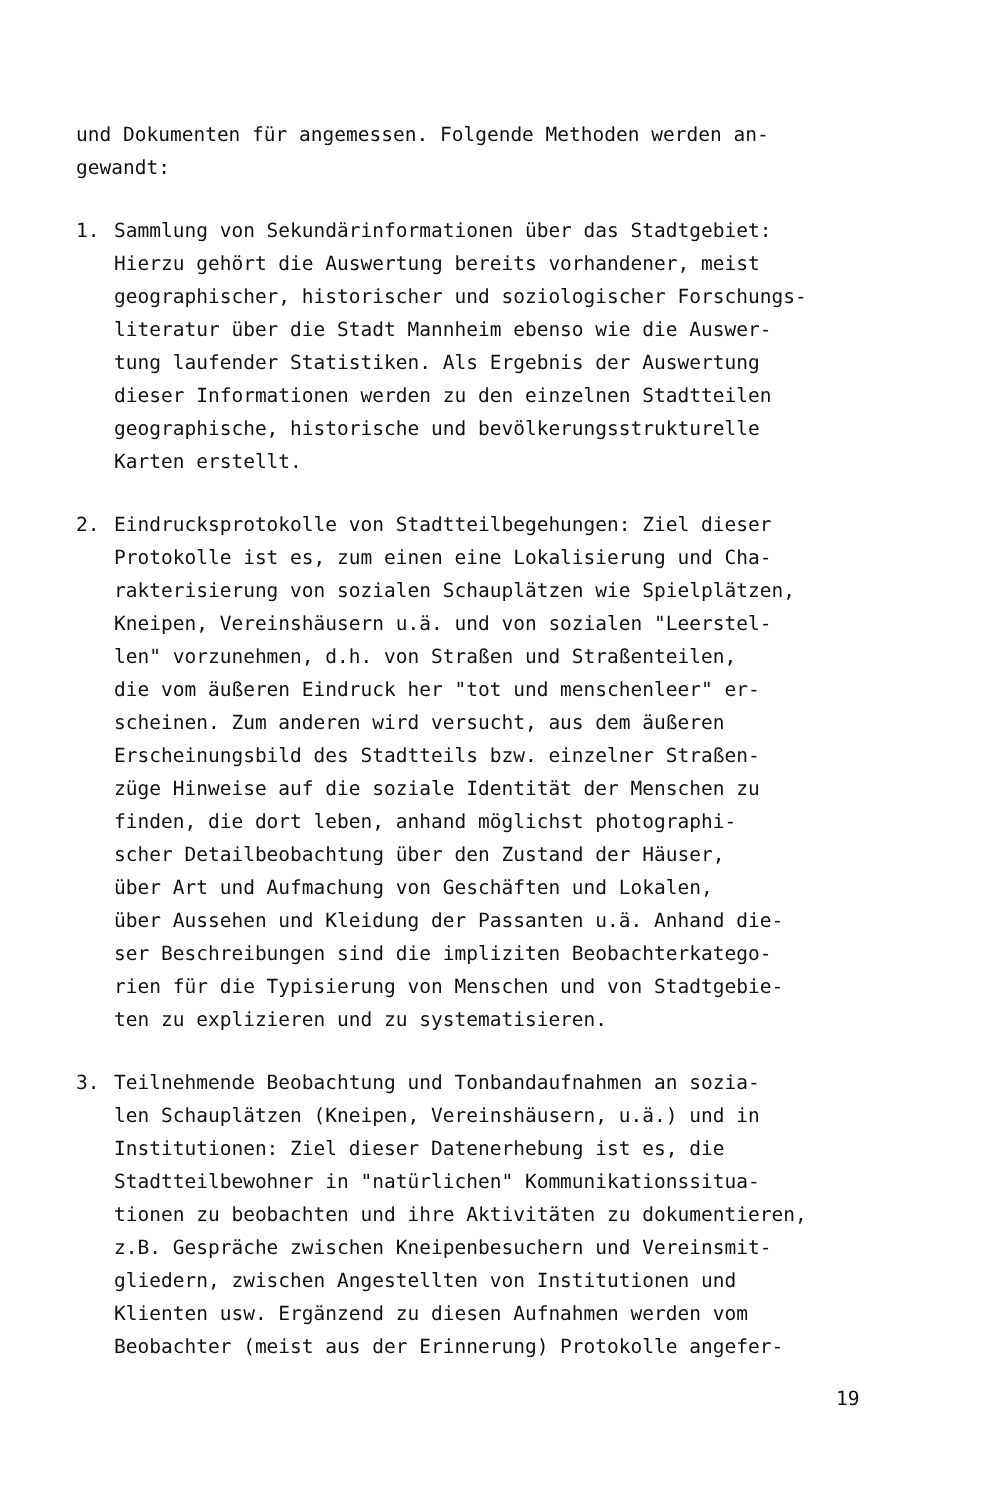und Dokumenten für angemessen. Folgende Methoden werden an-
gewandt:
1. Sammlung von Sekundärinformationen über das Stadtgebiet:
Hierzu gehört die Auswertung bereits vorhandener, meist
geographischer, historischer und soziologischer Forschungs-
literatur über die Stadt Mannheim ebenso wie die Auswer-
tung laufender Statistiken. Als Ergebnis der Auswertung
dieser Informationen werden zu den einzelnen Stadtteilen
geographische, historische und bevölkerungsstrukturelle
Karten erstellt.
2. Eindrucksprotokolle von Stadtteilbegehungen: Ziel dieser
Protokolle ist es, zum einen eine Lokalisierung und Cha-
rakterisierung von sozialen Schauplätzen wie Spielplätzen,
Kneipen, Vereinshäusern u.ä. und von sozialen "Leerstel-
len" vorzunehmen, d.h. von Straßen und Straßenteilen,
die vom äußeren Eindruck her "tot und menschenleer" er-
scheinen. Zum anderen wird versucht, aus dem äußeren
Erscheinungsbild des Stadtteils bzw. einzelner Straßen-
züge Hinweise auf die soziale Identität der Menschen zu
finden, die dort leben, anhand möglichst photographi-
scher Detailbeobachtung über den Zustand der Häuser,
über Art und Aufmachung von Geschäften und Lokalen,
über Aussehen und Kleidung der Passanten u.ä. Anhand die-
ser Beschreibungen sind die impliziten Beobachterkatego-
rien für die Typisierung von Menschen und von Stadtgebie-
ten zu explizieren und zu systematisieren.
3. Teilnehmende Beobachtung und Tonbandaufnahmen an sozia-
len Schauplätzen (Kneipen, Vereinshäusern, u.ä.) und in
Institutionen: Ziel dieser Datenerhebung ist es, die
Stadtteilbewohner in "natürlichen" Kommunikationssitua-
tionen zu beobachten und ihre Aktivitäten zu dokumentieren,
z.B. Gespräche zwischen Kneipenbesuchern und Vereinsmit-
gliedern, zwischen Angestellten von Institutionen und
Klienten usw. Ergänzend zu diesen Aufnahmen werden vom
Beobachter (meist aus der Erinnerung) Protokolle angefer-
19